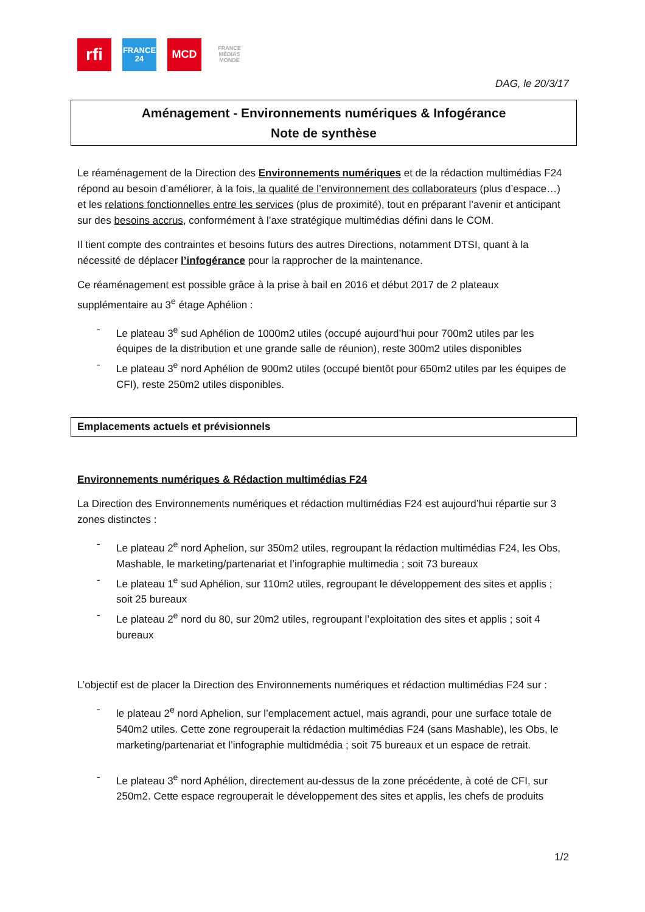rfi
FRANCE
24
MCD
FRANCE
MÉDIAS
MONDE
DAG, le 20/3/17
Aménagement - Environnements numériques & Infogérance
Note de synthèse
Le réaménagement de la Direction des Environnements numériques et de la rédaction multimédias F24 répond au besoin d’améliorer, à la fois, la qualité de l’environnement des collaborateurs (plus d’espace…) et les relations fonctionnelles entre les services (plus de proximité), tout en préparant l’avenir et anticipant sur des besoins accrus, conformément à l’axe stratégique multimédias défini dans le COM.
Il tient compte des contraintes et besoins futurs des autres Directions, notamment DTSI, quant à la nécessité de déplacer l’infogérance pour la rapprocher de la maintenance.
Ce réaménagement est possible grâce à la prise à bail en 2016 et début 2017 de 2 plateaux supplémentaire au 3<sup>e</sup> étage Aphélion :
- Le plateau 3<sup>e</sup> sud Aphélion de 1000m2 utiles (occupé aujourd’hui pour 700m2 utiles par les équipes de la distribution et une grande salle de réunion), reste 300m2 utiles disponibles
- Le plateau 3<sup>e</sup> nord Aphélion de 900m2 utiles (occupé bientôt pour 650m2 utiles par les équipes de CFI), reste 250m2 utiles disponibles.
Emplacements actuels et prévisionnels
Environnements numériques & Rédaction multimédias F24
La Direction des Environnements numériques et rédaction multimédias F24 est aujourd’hui répartie sur 3 zones distinctes :
- Le plateau 2<sup>e</sup> nord Aphelion, sur 350m2 utiles, regroupant la rédaction multimédias F24, les Obs, Mashable, le marketing/partenariat et l’infographie multimedia ; soit 73 bureaux
- Le plateau 1<sup>e</sup> sud Aphélion, sur 110m2 utiles, regroupant le développement des sites et applis ; soit 25 bureaux
- Le plateau 2<sup>e</sup> nord du 80, sur 20m2 utiles, regroupant l’exploitation des sites et applis ; soit 4 bureaux
L’objectif est de placer la Direction des Environnements numériques et rédaction multimédias F24 sur :
- le plateau 2<sup>e</sup> nord Aphelion, sur l’emplacement actuel, mais agrandi, pour une surface totale de 540m2 utiles. Cette zone regrouperait la rédaction multimédias F24 (sans Mashable), les Obs, le marketing/partenariat et l’infographie multidmédia ; soit 75 bureaux et un espace de retrait.
- Le plateau 3<sup>e</sup> nord Aphélion, directement au-dessus de la zone précédente, à coté de CFI, sur 250m2. Cette espace regrouperait le développement des sites et applis, les chefs de produits
1/2